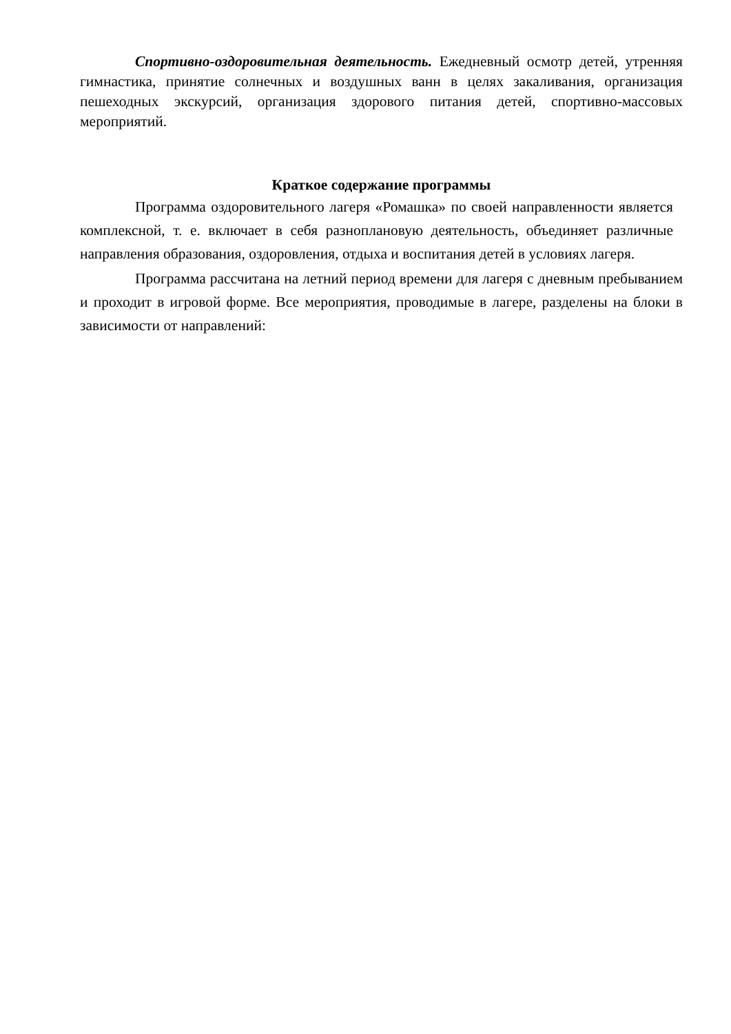Спортивно-оздоровительная деятельность. Ежедневный осмотр детей, утренняя гимнастика, принятие солнечных и воздушных ванн в целях закаливания, организация пешеходных экскурсий, организация здорового питания детей, спортивно-массовых мероприятий.
Краткое содержание программы
Программа оздоровительного лагеря «Ромашка» по своей направленности является комплексной, т. е. включает в себя разноплановую деятельность, объединяет различные направления образования, оздоровления, отдыха и воспитания детей в условиях лагеря.
Программа рассчитана на летний период времени для лагеря с дневным пребыванием и проходит в игровой форме. Все мероприятия, проводимые в лагере, разделены на блоки в зависимости от направлений: